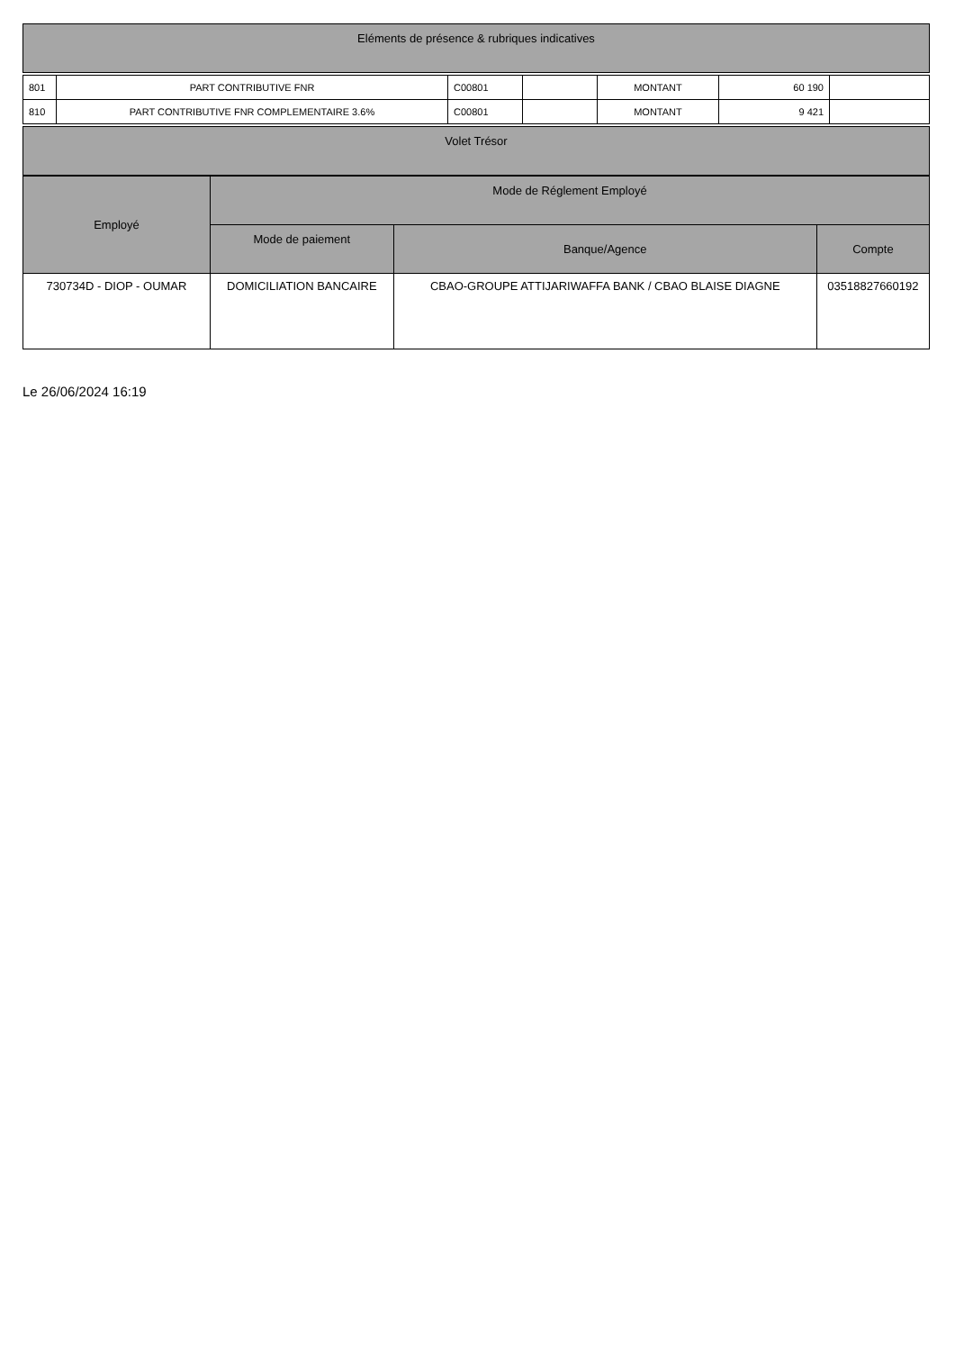| Eléments de présence & rubriques indicatives |
| --- |
| 801 | PART CONTRIBUTIVE FNR | C00801 | | MONTANT | 60 190 | |
| 810 | PART CONTRIBUTIVE FNR COMPLEMENTAIRE 3.6% | C00801 | | MONTANT | 9 421 | |
| Volet Trésor |
| --- |
| Employé | Mode de Réglement Employé | | |
| --- | --- | --- | --- |
| | Mode de paiement | Banque/Agence | Compte |
| 730734D - DIOP - OUMAR | DOMICILIATION BANCAIRE | CBAO-GROUPE ATTIJARIWAFFA BANK / CBAO BLAISE DIAGNE | 03518827660192 |
Le 26/06/2024 16:19